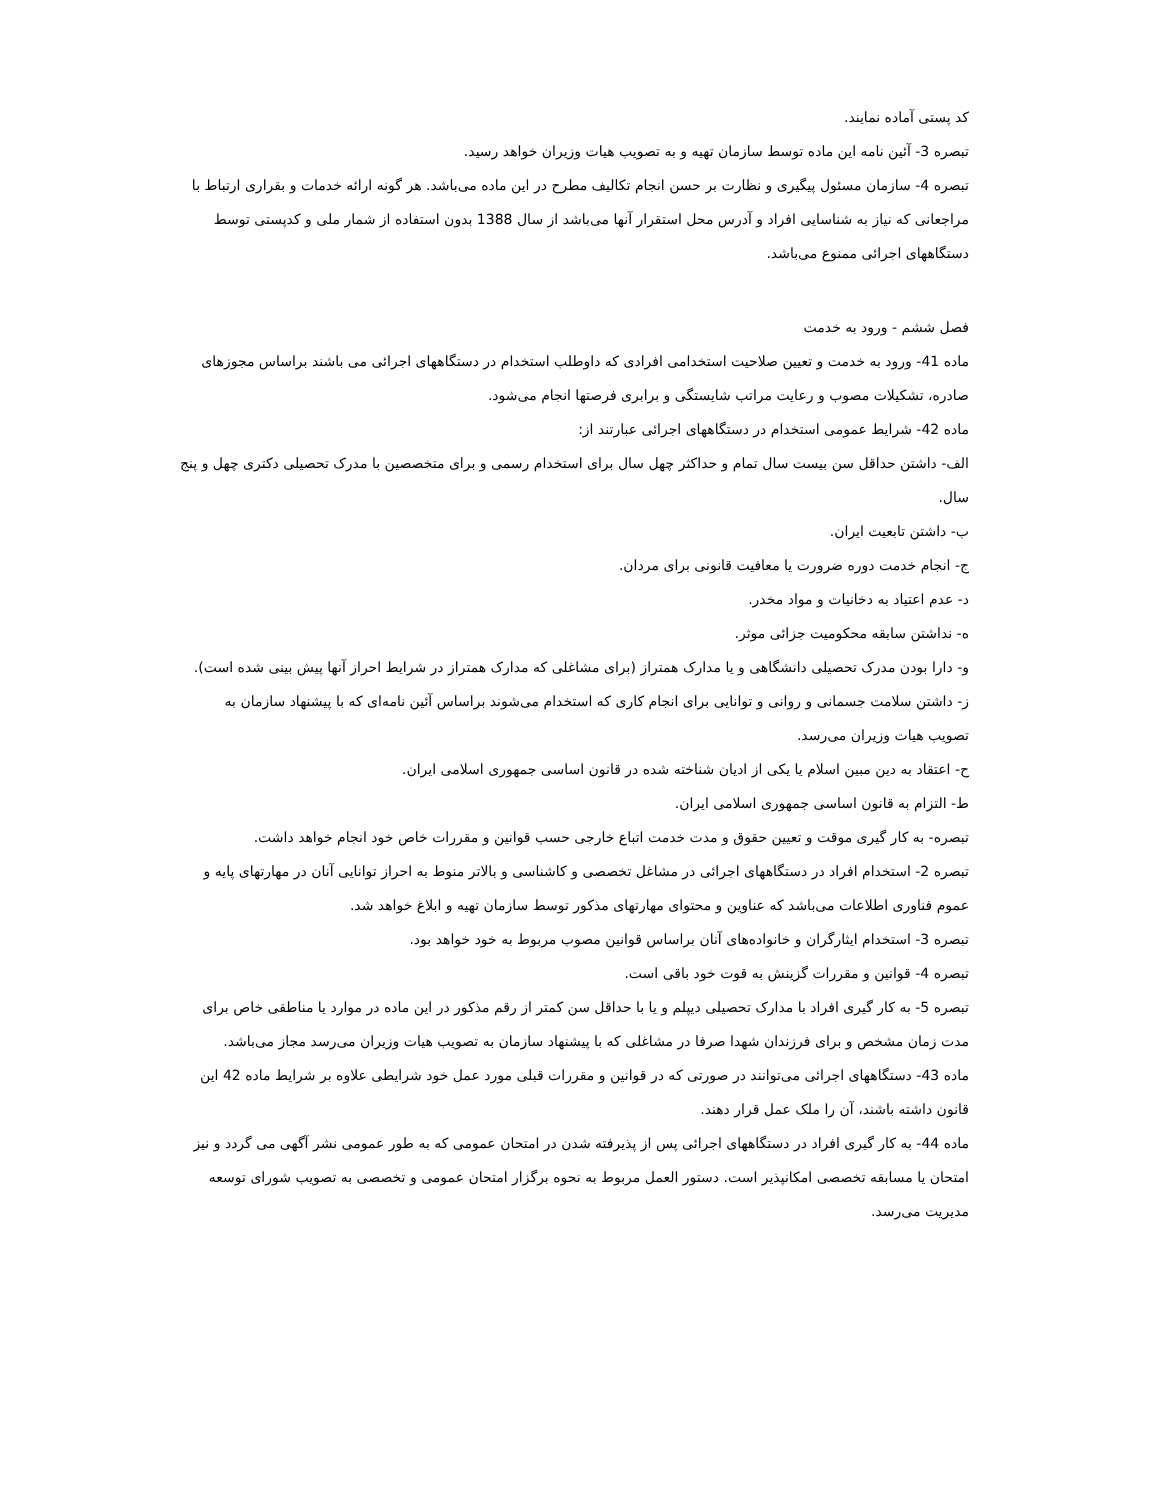کد پستی آماده نمایند.
تبصره 3- آئین نامه این ماده توسط سازمان تهیه و به تصویب هیات وزیران خواهد رسید.
تبصره 4- سازمان مسئول پیگیری و نظارت بر حسن انجام تکالیف مطرح در این ماده می‌باشد. هر گونه ارائه خدمات و بقراری ارتباط با مراجعانی که نیاز به شناسایی افراد و آدرس محل استقرار آنها می‌باشد از سال 1388 بدون استفاده از شمار ملی و کدپستی توسط دستگاههای اجرائی ممنوع می‌باشد.
فصل ششم - ورود به خدمت
ماده 41- ورود به خدمت و تعیین صلاحیت استخدامی افرادی که داوطلب استخدام در دستگاههای اجرائی می باشند براساس مجوزهای صادره، تشکیلات مصوب و رعایت مراتب شایستگی و برابری فرصتها انجام می‌شود.
ماده 42- شرایط عمومی استخدام در دستگاههای اجرائی عبارتند از:
الف- داشتن حداقل سن بیست سال تمام و حداکثر چهل سال برای استخدام رسمی و برای متخصصین با مدرک تحصیلی دکتری چهل و پنج سال.
ب- داشتن تابعیت ایران.
ج- انجام خدمت دوره ضرورت یا معافیت قانونی برای مردان.
د- عدم اعتیاد به دخانیات و مواد مخدر.
ه- نداشتن سابقه محکومیت جزائی موثر.
و- دارا بودن مدرک تحصیلی دانشگاهی و یا مدارک همتراز (برای مشاغلی که مدارک همتراز در شرایط احراز آنها پیش بینی شده است).
ز- داشتن سلامت جسمانی و روانی و توانایی برای انجام کاری که استخدام می‌شوند براساس آئین نامه‌ای که با پیشنهاد سازمان به تصویب هیات وزیران می‌رسد.
ح- اعتقاد به دین مبین اسلام یا یکی از ادیان شناخته شده در قانون اساسی جمهوری اسلامی ایران.
ط- التزام به قانون اساسی جمهوری اسلامی ایران.
تبصره- به کار گیری موقت و تعیین حقوق و مدت خدمت اتباع خارجی حسب قوانین و مقررات خاص خود انجام خواهد داشت.
تبصره 2- استخدام افراد در دستگاههای اجرائی در مشاغل تخصصی و کاشناسی و بالاتر منوط به احراز توانایی آنان در مهارتهای پایه و عموم فناوری اطلاعات می‌باشد که عناوین و محتوای مهارتهای مذکور توسط سازمان تهیه و ابلاغ خواهد شد.
تبصره 3- استخدام ایثارگران و خانواده‌های آنان براساس قوانین مصوب مربوط به خود خواهد بود.
تبصره 4- قوانین و مقررات گزینش به قوت خود باقی است.
تبصره 5- به کار گیری افراد با مدارک تحصیلی دیپلم و یا با حداقل سن کمتر از رقم مذکور در این ماده در موارد یا مناطقی خاص برای مدت زمان مشخص و برای فرزندان شهدا صرفا در مشاغلی که با پیشنهاد سازمان به تصویب هیات وزیران می‌رسد مجاز می‌باشد.
ماده 43- دستگاههای اجرائی می‌توانند در صورتی که در قوانین و مقررات قبلی مورد عمل خود شرایطی علاوه بر شرایط ماده 42 این قانون داشته باشند، آن را ملک عمل قرار دهند.
ماده 44- به کار گیری افراد در دستگاههای اجرائی پس از پذیرفته شدن در امتحان عمومی که به طور عمومی نشر آگهی می گردد و نیز امتحان یا مسابقه تخصصی امکانپذیر است. دستور العمل مربوط به نحوه برگزار امتحان عمومی و تخصصی به تصویب شورای توسعه مدیریت می‌رسد.